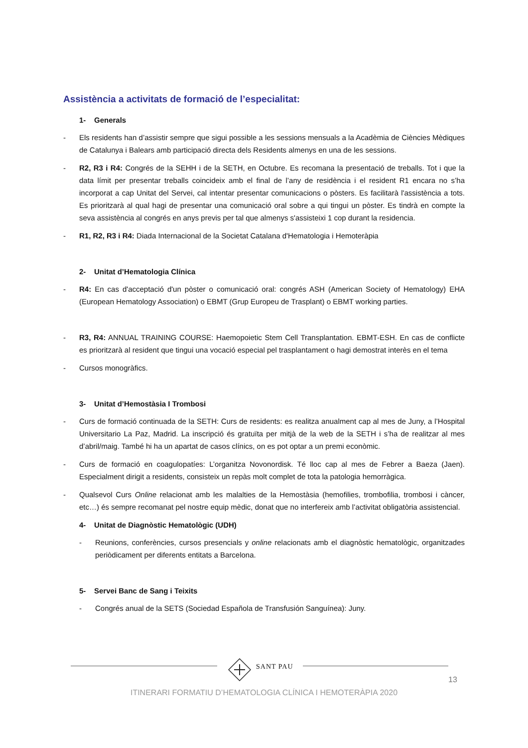Assistència a activitats de formació de l’especialitat:
1- Generals
- Els residents han d’assistir sempre que sigui possible a les sessions mensuals a la Acadèmia de Ciències Mèdiques de Catalunya i Balears amb participació directa dels Residents almenys en una de les sessions.
- R2, R3 i R4: Congrés de la SEHH i de la SETH, en Octubre. Es recomana la presentació de treballs. Tot i que la data límit per presentar treballs coincideix amb el final de l’any de residència i el resident R1 encara no s’ha incorporat a cap Unitat del Servei, cal intentar presentar comunicacions o pòsters. Es facilitarà l'assistència a tots. Es prioritzarà al qual hagi de presentar una comunicació oral sobre a qui tingui un pòster. Es tindrà en compte la seva assistència al congrés en anys previs per tal que almenys s'assisteixi 1 cop durant la residencia.
- R1, R2, R3 i R4: Diada Internacional de la Societat Catalana d'Hematologia i Hemoteràpia
2- Unitat d’Hematologia Clínica
- R4: En cas d'acceptació d'un pòster o comunicació oral: congrés ASH (American Society of Hematology) EHA (European Hematology Association) o EBMT (Grup Europeu de Trasplant) o EBMT working parties.
- R3, R4: ANNUAL TRAINING COURSE: Haemopoietic Stem Cell Transplantation. EBMT-ESH. En cas de conflicte es prioritzarà al resident que tingui una vocació especial pel trasplantament o hagi demostrat interès en el tema
- Cursos monogràfics.
3- Unitat d’Hemostàsia I Trombosi
- Curs de formació continuada de la SETH: Curs de residents: es realitza anualment cap al mes de Juny, a l’Hospital Universitario La Paz, Madrid. La inscripció és gratuïta per mitjà de la web de la SETH i s’ha de realitzar al mes d’abril/maig. També hi ha un apartat de casos clínics, on es pot optar a un premi econòmic.
- Curs de formació en coagulopatíes: L’organitza Novonordisk. Té lloc cap al mes de Febrer a Baeza (Jaen). Especialment dirigit a residents, consisteix un repàs molt complet de tota la patologia hemorràgica.
- Qualsevol Curs Online relacionat amb les malalties de la Hemostàsia (hemofilies, trombofilia, trombosi i càncer, etc…) és sempre recomanat pel nostre equip mèdic, donat que no interfereix amb l’activitat obligatòria assistencial.
4- Unitat de Diagnòstic Hematològic (UDH)
- Reunions, conferències, cursos presencials y online relacionats amb el diagnòstic hematològic, organitzades periòdicament per diferents entitats a Barcelona.
5- Servei Banc de Sang i Teixits
- Congrés anual de la SETS (Sociedad Española de Transfusión Sanguínea): Juny.
SANT PAU
13
ITINERARI FORMATIU D’HEMATOLOGIA CLÍNICA I HEMOTERÀPIA 2020